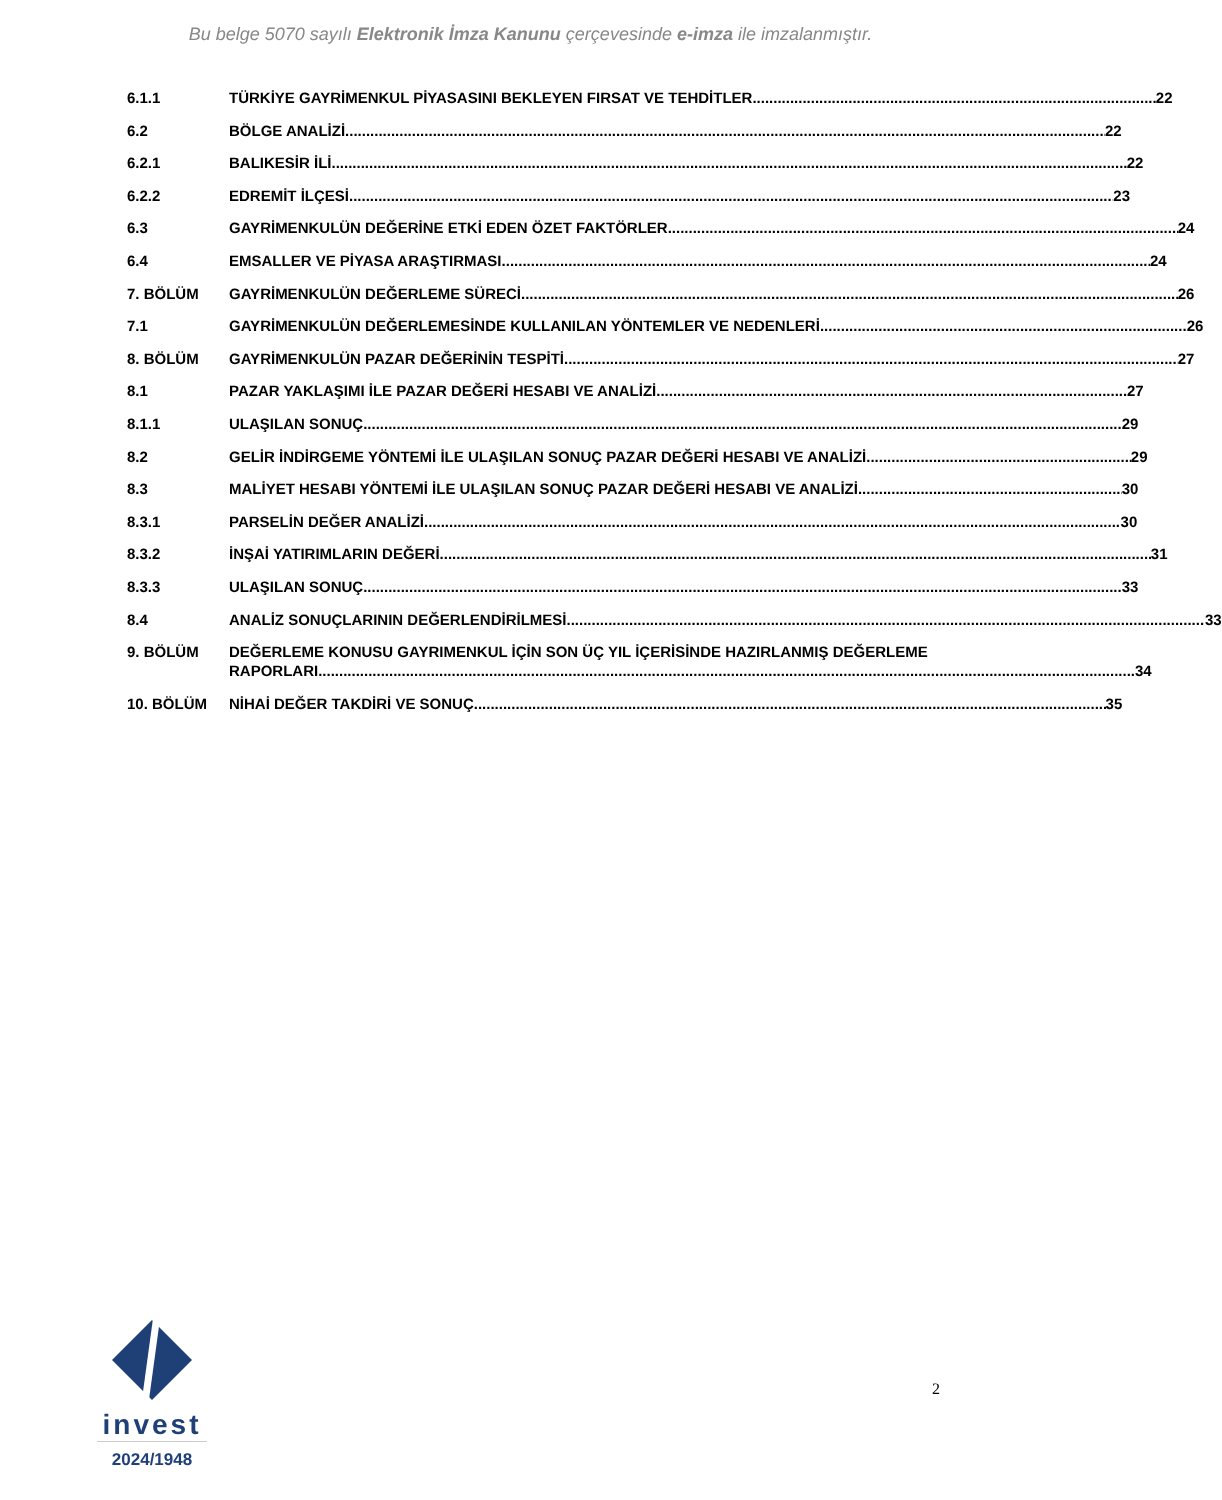Bu belge 5070 sayılı Elektronik İmza Kanunu çerçevesinde e-imza ile imzalanmıştır.
6.1.1 TÜRKİYE GAYRİMENKUL PİYASASINI BEKLEYEN FIRSAT VE TEHDİTLER 22
6.2 BÖLGE ANALİZİ 22
6.2.1 BALIKESİR İLİ 22
6.2.2 EDREMİT İLÇESİ 23
6.3 GAYRİMENKULÜN DEĞERİNE ETKİ EDEN ÖZET FAKTÖRLER 24
6.4 EMSALLER VE PİYASA ARAŞTIRMASI 24
7. BÖLÜM GAYRİMENKULÜN DEĞERLEME SÜRECİ 26
7.1 GAYRİMENKULÜN DEĞERLEMESİNDE KULLANILAN YÖNTEMLER VE NEDENLERİ 26
8. BÖLÜM GAYRİMENKULÜN PAZAR DEĞERİNİN TESPİTİ 27
8.1 PAZAR YAKLAŞIMI İLE PAZAR DEĞERİ HESABI VE ANALİZİ 27
8.1.1 ULAŞILAN SONUÇ 29
8.2 GELİR İNDİRGEME YÖNTEMİ İLE ULAŞILAN SONUÇ PAZAR DEĞERİ HESABI VE ANALİZİ 29
8.3 MALİYET HESABI YÖNTEMİ İLE ULAŞILAN SONUÇ PAZAR DEĞERİ HESABI VE ANALİZİ 30
8.3.1 PARSELİN DEĞER ANALİZİ 30
8.3.2 İNŞAİ YATIRIMLARIN DEĞERİ 31
8.3.3 ULAŞILAN SONUÇ 33
8.4 ANALİZ SONUÇLARININ DEĞERLENDİRİLMESİ 33
9. BÖLÜM DEĞERLEME KONUSU GAYRIMENKUL İÇİN SON ÜÇ YIL İÇERİSİNDE HAZIRLANMIŞ DEĞERLEME
RAPORLARI 34
10. BÖLÜM NİHAİ DEĞER TAKDİRİ VE SONUÇ 35
invest
2024/1948
2